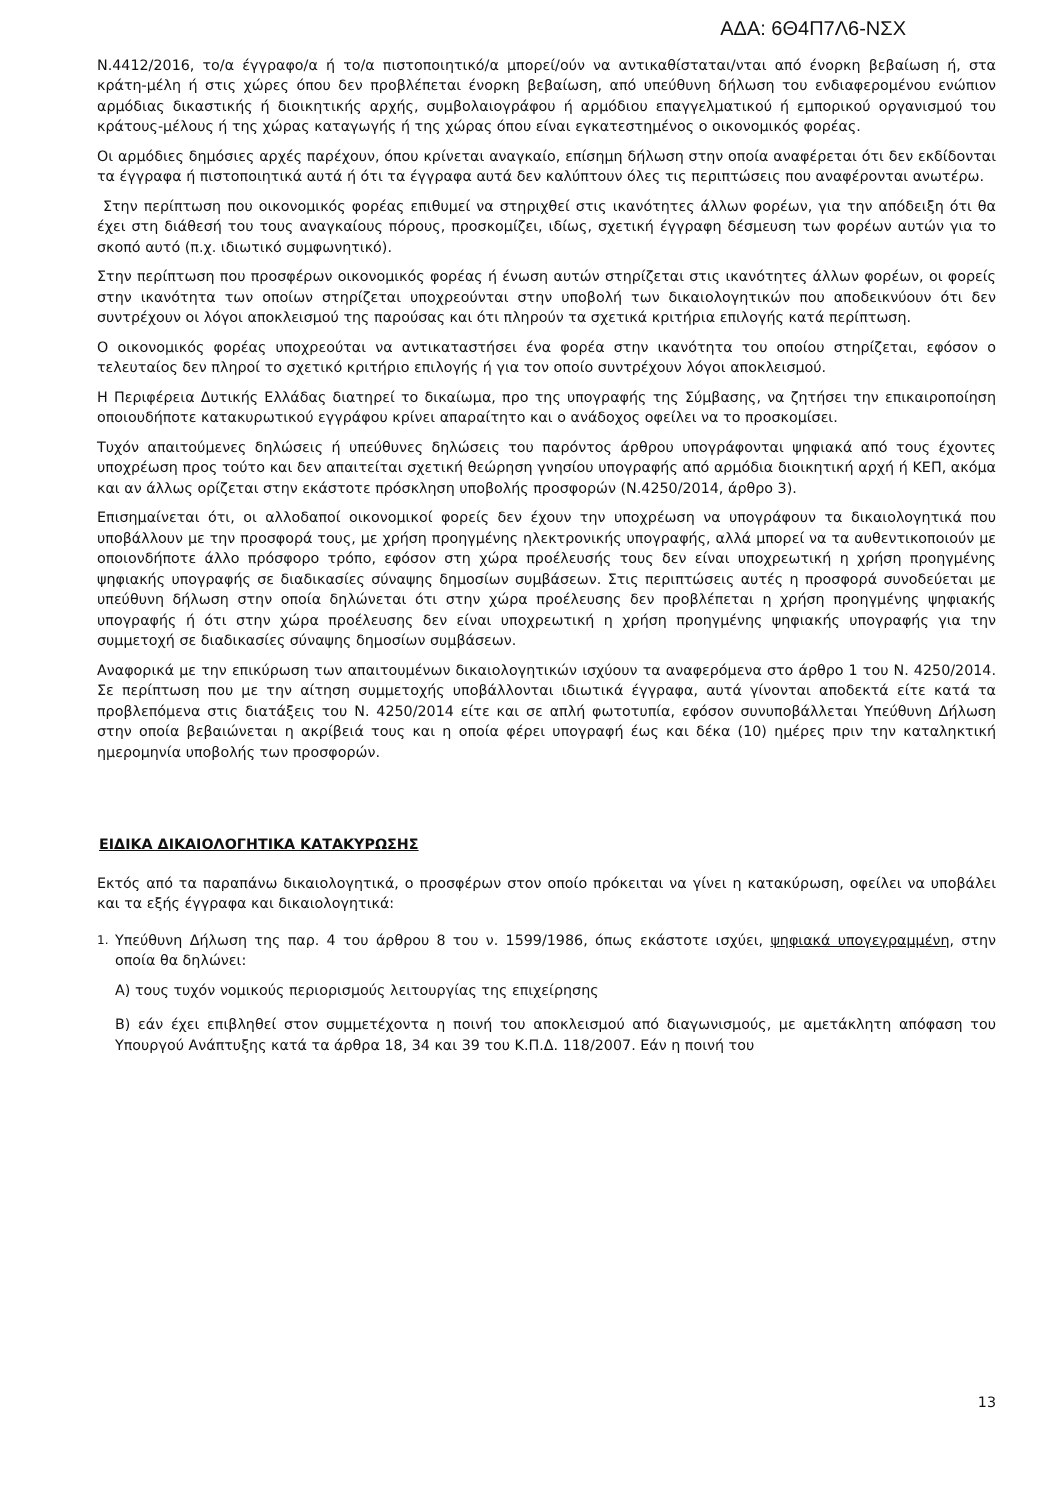ΑΔΑ: 6Θ4Π7Λ6-ΝΣΧ
Ν.4412/2016, το/α έγγραφο/α ή το/α πιστοποιητικό/α μπορεί/ούν να αντικαθίσταται/νται από ένορκη βεβαίωση ή, στα κράτη-μέλη ή στις χώρες όπου δεν προβλέπεται ένορκη βεβαίωση, από υπεύθυνη δήλωση του ενδιαφερομένου ενώπιον αρμόδιας δικαστικής ή διοικητικής αρχής, συμβολαιογράφου ή αρμόδιου επαγγελματικού ή εμπορικού οργανισμού του κράτους-μέλους ή της χώρας καταγωγής ή της χώρας όπου είναι εγκατεστημένος ο οικονομικός φορέας.
Οι αρμόδιες δημόσιες αρχές παρέχουν, όπου κρίνεται αναγκαίο, επίσημη δήλωση στην οποία αναφέρεται ότι δεν εκδίδονται τα έγγραφα ή πιστοποιητικά αυτά ή ότι τα έγγραφα αυτά δεν καλύπτουν όλες τις περιπτώσεις που αναφέρονται ανωτέρω.
Στην περίπτωση που οικονομικός φορέας επιθυμεί να στηριχθεί στις ικανότητες άλλων φορέων, για την απόδειξη ότι θα έχει στη διάθεσή του τους αναγκαίους πόρους, προσκομίζει, ιδίως, σχετική έγγραφη δέσμευση των φορέων αυτών για το σκοπό αυτό (π.χ. ιδιωτικό συμφωνητικό).
Στην περίπτωση που προσφέρων οικονομικός φορέας ή ένωση αυτών στηρίζεται στις ικανότητες άλλων φορέων, οι φορείς στην ικανότητα των οποίων στηρίζεται υποχρεούνται στην υποβολή των δικαιολογητικών που αποδεικνύουν ότι δεν συντρέχουν οι λόγοι αποκλεισμού της παρούσας και ότι πληρούν τα σχετικά κριτήρια επιλογής κατά περίπτωση.
Ο οικονομικός φορέας υποχρεούται να αντικαταστήσει ένα φορέα στην ικανότητα του οποίου στηρίζεται, εφόσον ο τελευταίος δεν πληροί το σχετικό κριτήριο επιλογής ή για τον οποίο συντρέχουν λόγοι αποκλεισμού.
Η Περιφέρεια Δυτικής Ελλάδας διατηρεί το δικαίωμα, προ της υπογραφής της Σύμβασης, να ζητήσει την επικαιροποίηση οποιουδήποτε κατακυρωτικού εγγράφου κρίνει απαραίτητο και ο ανάδοχος οφείλει να το προσκομίσει.
Τυχόν απαιτούμενες δηλώσεις ή υπεύθυνες δηλώσεις του παρόντος άρθρου υπογράφονται ψηφιακά από τους έχοντες υποχρέωση προς τούτο και δεν απαιτείται σχετική θεώρηση γνησίου υπογραφής από αρμόδια διοικητική αρχή ή ΚΕΠ, ακόμα και αν άλλως ορίζεται στην εκάστοτε πρόσκληση υποβολής προσφορών (Ν.4250/2014, άρθρο 3).
Επισημαίνεται ότι, οι αλλοδαποί οικονομικοί φορείς δεν έχουν την υποχρέωση να υπογράφουν τα δικαιολογητικά που υποβάλλουν με την προσφορά τους, με χρήση προηγμένης ηλεκτρονικής υπογραφής, αλλά μπορεί να τα αυθεντικοποιούν με οποιονδήποτε άλλο πρόσφορο τρόπο, εφόσον στη χώρα προέλευσής τους δεν είναι υποχρεωτική η χρήση προηγμένης ψηφιακής υπογραφής σε διαδικασίες σύναψης δημοσίων συμβάσεων. Στις περιπτώσεις αυτές η προσφορά συνοδεύεται με υπεύθυνη δήλωση στην οποία δηλώνεται ότι στην χώρα προέλευσης δεν προβλέπεται η χρήση προηγμένης ψηφιακής υπογραφής ή ότι στην χώρα προέλευσης δεν είναι υποχρεωτική η χρήση προηγμένης ψηφιακής υπογραφής για την συμμετοχή σε διαδικασίες σύναψης δημοσίων συμβάσεων.
Αναφορικά με την επικύρωση των απαιτουμένων δικαιολογητικών ισχύουν τα αναφερόμενα στο άρθρο 1 του Ν. 4250/2014. Σε περίπτωση που με την αίτηση συμμετοχής υποβάλλονται ιδιωτικά έγγραφα, αυτά γίνονται αποδεκτά είτε κατά τα προβλεπόμενα στις διατάξεις του Ν. 4250/2014 είτε και σε απλή φωτοτυπία, εφόσον συνυποβάλλεται Υπεύθυνη Δήλωση στην οποία βεβαιώνεται η ακρίβειά τους και η οποία φέρει υπογραφή έως και δέκα (10) ημέρες πριν την καταληκτική ημερομηνία υποβολής των προσφορών.
ΕΙΔΙΚΑ ΔΙΚΑΙΟΛΟΓΗΤΙΚΑ ΚΑΤΑΚΥΡΩΣΗΣ
Εκτός από τα παραπάνω δικαιολογητικά, ο προσφέρων στον οποίο πρόκειται να γίνει η κατακύρωση, οφείλει να υποβάλει και τα εξής έγγραφα και δικαιολογητικά:
1.
Υπεύθυνη Δήλωση της παρ. 4 του άρθρου 8 του ν. 1599/1986, όπως εκάστοτε ισχύει, ψηφιακά υπογεγραμμένη, στην οποία θα δηλώνει:
Α) τους τυχόν νομικούς περιορισμούς λειτουργίας της επιχείρησης
Β) εάν έχει επιβληθεί στον συμμετέχοντα η ποινή του αποκλεισμού από διαγωνισμούς, με αμετάκλητη απόφαση του Υπουργού Ανάπτυξης κατά τα άρθρα 18, 34 και 39 του Κ.Π.Δ. 118/2007. Εάν η ποινή του
13